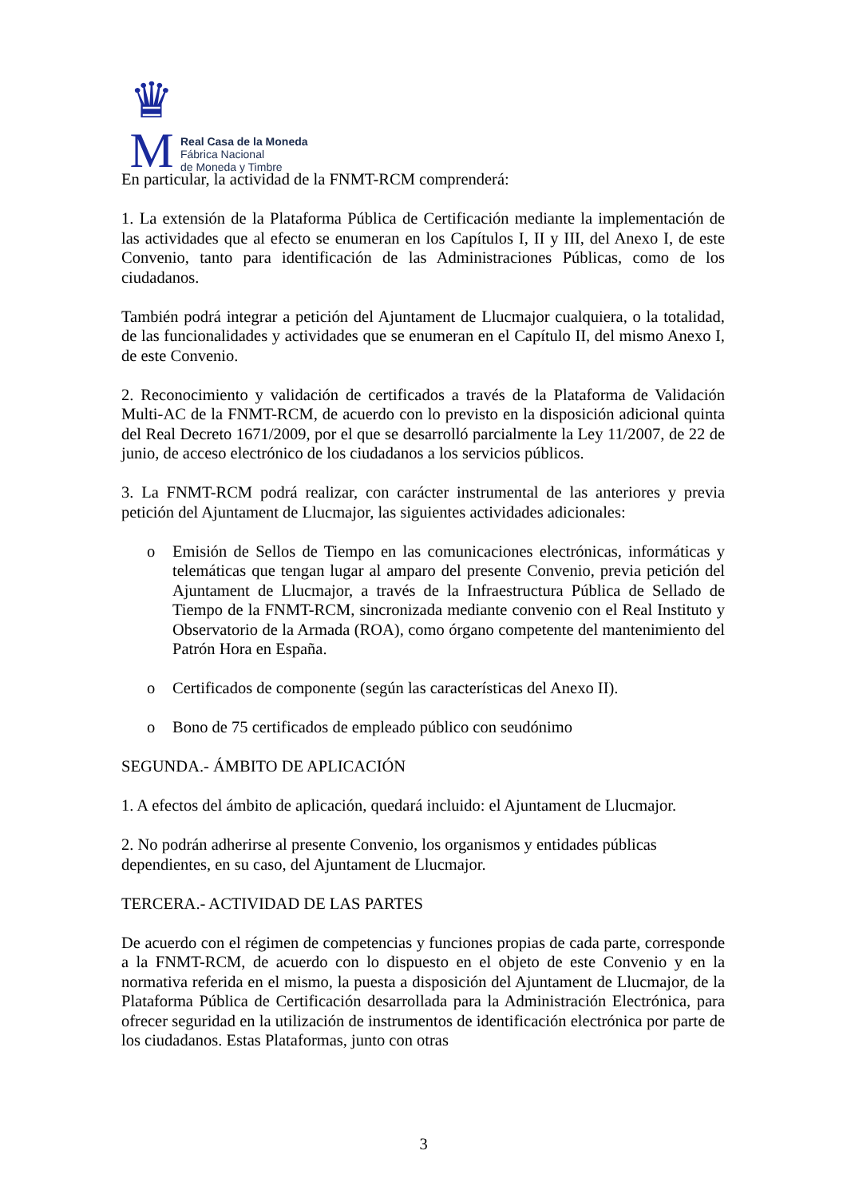♛
M
Real Casa de la Moneda
Fábrica Nacional
de Moneda y Timbre
En particular, la actividad de la FNMT-RCM comprenderá:
1. La extensión de la Plataforma Pública de Certificación mediante la implementación de las actividades que al efecto se enumeran en los Capítulos I, II y III, del Anexo I, de este Convenio, tanto para identificación de las Administraciones Públicas, como de los ciudadanos.
También podrá integrar a petición del Ajuntament de Llucmajor cualquiera, o la totalidad, de las funcionalidades y actividades que se enumeran en el Capítulo II, del mismo Anexo I, de este Convenio.
2. Reconocimiento y validación de certificados a través de la Plataforma de Validación Multi-AC de la FNMT-RCM, de acuerdo con lo previsto en la disposición adicional quinta del Real Decreto 1671/2009, por el que se desarrolló parcialmente la Ley 11/2007, de 22 de junio, de acceso electrónico de los ciudadanos a los servicios públicos.
3. La FNMT-RCM podrá realizar, con carácter instrumental de las anteriores y previa petición del Ajuntament de Llucmajor, las siguientes actividades adicionales:
o Emisión de Sellos de Tiempo en las comunicaciones electrónicas, informáticas y telemáticas que tengan lugar al amparo del presente Convenio, previa petición del Ajuntament de Llucmajor, a través de la Infraestructura Pública de Sellado de Tiempo de la FNMT-RCM, sincronizada mediante convenio con el Real Instituto y Observatorio de la Armada (ROA), como órgano competente del mantenimiento del Patrón Hora en España.
o Certificados de componente (según las características del Anexo II).
o Bono de 75 certificados de empleado público con seudónimo
SEGUNDA.- ÁMBITO DE APLICACIÓN
1. A efectos del ámbito de aplicación, quedará incluido: el Ajuntament de Llucmajor.
2. No podrán adherirse al presente Convenio, los organismos y entidades públicas dependientes, en su caso, del Ajuntament de Llucmajor.
TERCERA.- ACTIVIDAD DE LAS PARTES
De acuerdo con el régimen de competencias y funciones propias de cada parte, corresponde a la FNMT-RCM, de acuerdo con lo dispuesto en el objeto de este Convenio y en la normativa referida en el mismo, la puesta a disposición del Ajuntament de Llucmajor, de la Plataforma Pública de Certificación desarrollada para la Administración Electrónica, para ofrecer seguridad en la utilización de instrumentos de identificación electrónica por parte de los ciudadanos. Estas Plataformas, junto con otras
3